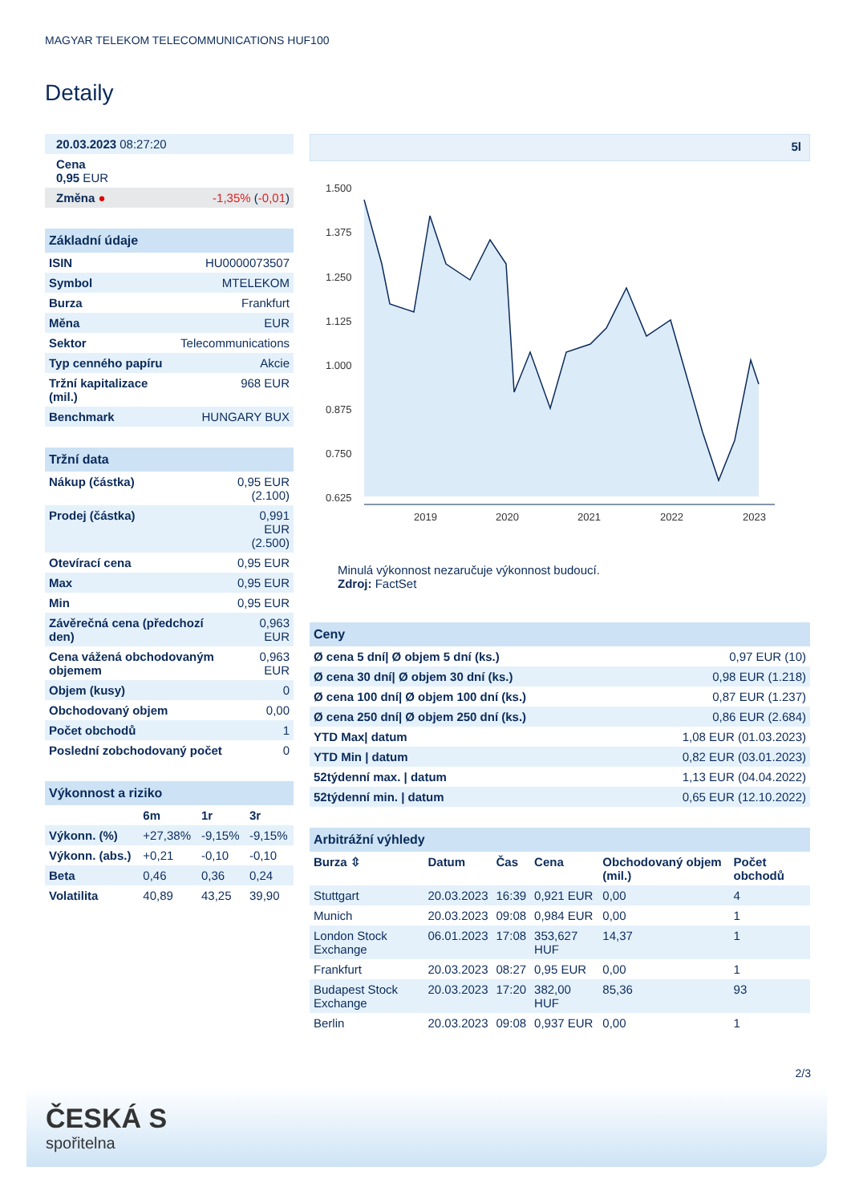MAGYAR TELEKOM TELECOMMUNICATIONS HUF100
Detaily
| 20.03.2023 08:27:20 | |
| Cena 0,95 EUR | |
| Změna ● | -1,35% ( -0,01 ) |
| Základní údaje | |
| --- | --- |
| ISIN | HU0000073507 |
| Symbol | MTELEKOM |
| Burza | Frankfurt |
| Měna | EUR |
| Sektor | Telecommunications |
| Typ cenného papíru | Akcie |
| Tržní kapitalizace (mil.) | 968 EUR |
| Benchmark | HUNGARY BUX |
| Tržní data | |
| --- | --- |
| Nákup (částka) | 0,95 EUR (2.100) |
| Prodej (částka) | 0,991 EUR (2.500) |
| Otevírací cena | 0,95 EUR |
| Max | 0,95 EUR |
| Min | 0,95 EUR |
| Závěrečná cena (předchozí den) | 0,963 EUR |
| Cena vážená obchodovaným objemem | 0,963 EUR |
| Objem (kusy) | 0 |
| Obchodovaný objem | 0,00 |
| Počet obchodů | 1 |
| Poslední zobchodovaný počet | 0 |
| Výkonnost a riziko | | | |
| --- | --- | --- | --- |
| | 6m | 1r | 3r |
| Výkonn. (%) | +27,38% | -9,15% | -9,15% |
| Výkonn. (abs.) | +0,21 | -0,10 | -0,10 |
| Beta | 0,46 | 0,36 | 0,24 |
| Volatilita | 40,89 | 43,25 | 39,90 |
5l
1.500
1.375
1.250
1.125
1.000
0.875
0.750
0.625
2019
2020
2021
2022
2023
Minulá výkonnost nezaručuje výkonnost budoucí.
Zdroj: FactSet
| Ceny | |
| --- | --- |
| Ø cena 5 dní/ Ø objem 5 dní (ks.) | 0,97 EUR (10) |
| Ø cena 30 dní/ Ø objem 30 dní (ks.) | 0,98 EUR (1.218) |
| Ø cena 100 dní/ Ø objem 100 dní (ks.) | 0,87 EUR (1.237) |
| Ø cena 250 dní/ Ø objem 250 dní (ks.) | 0,86 EUR (2.684) |
| YTD Max/ datum | 1,08 EUR (01.03.2023) |
| YTD Min / datum | 0,82 EUR (03.01.2023) |
| 52týdenní max. / datum | 1,13 EUR (04.04.2022) |
| 52týdenní min. / datum | 0,65 EUR (12.10.2022) |
| Arbitrážní výhledy | | | | | |
| --- | --- | --- | --- | --- | --- |
| Burza ⇳ | Datum | Čas | Cena | Obchodovaný objem (mil.) | Počet obchodů |
| Stuttgart | 20.03.2023 | 16:39 | 0,921 EUR | 0,00 | 4 |
| Munich | 20.03.2023 | 09:08 | 0,984 EUR | 0,00 | 1 |
| London Stock Exchange | 06.01.2023 | 17:08 | 353,627 HUF | 14,37 | 1 |
| Frankfurt | 20.03.2023 | 08:27 | 0,95 EUR | 0,00 | 1 |
| Budapest Stock Exchange | 20.03.2023 | 17:20 | 382,00 HUF | 85,36 | 93 |
| Berlin | 20.03.2023 | 09:08 | 0,937 EUR | 0,00 | 1 |
2/3
ČESKÁ S
spořitelna